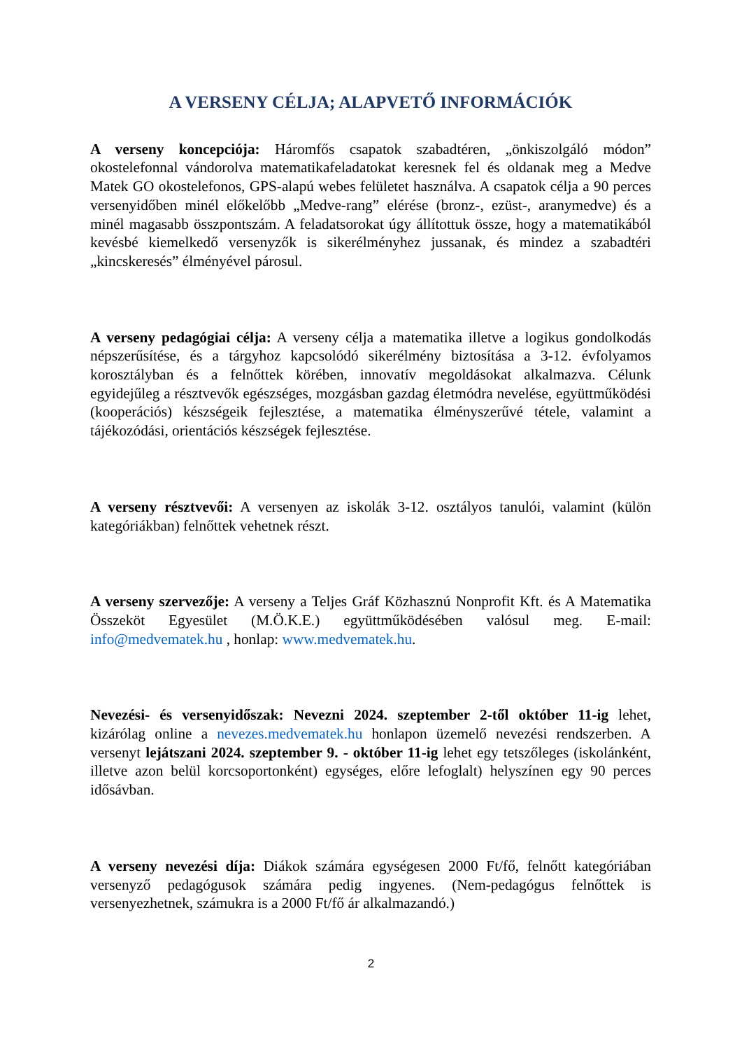A VERSENY CÉLJA; ALAPVETŐ INFORMÁCIÓK
A verseny koncepciója: Háromfős csapatok szabadtéren, „önkiszolgáló módon” okostelefonnal vándorolva matematikafeladatokat keresnek fel és oldanak meg a Medve Matek GO okostelefonos, GPS-alapú webes felületet használva. A csapatok célja a 90 perces versenyidőben minél előkelőbb „Medve-rang” elérése (bronz-, ezüst-, aranymedve) és a minél magasabb összpontszám. A feladatsorokat úgy állítottuk össze, hogy a matematikából kevésbé kiemelkedő versenyzők is sikerélményhez jussanak, és mindez a szabadtéri „kincskeresés” élményével párosul.
A verseny pedagógiai célja: A verseny célja a matematika illetve a logikus gondolkodás népszerűsítése, és a tárgyhoz kapcsolódó sikerélmény biztosítása a 3-12. évfolyamos korosztályban és a felnőttek körében, innovatív megoldásokat alkalmazva. Célunk egyidejűleg a résztvevők egészséges, mozgásban gazdag életmódra nevelése, együttműködési (kooperációs) készségeik fejlesztése, a matematika élményszerűvé tétele, valamint a tájékozódási, orientációs készségek fejlesztése.
A verseny résztvevői: A versenyen az iskolák 3-12. osztályos tanulói, valamint (külön kategóriákban) felnőttek vehetnek részt.
A verseny szervezője: A verseny a Teljes Gráf Közhasznú Nonprofit Kft. és A Matematika Összeköt Egyesület (M.Ö.K.E.) együttműködésében valósul meg. E-mail: info@medvematek.hu , honlap: www.medvematek.hu.
Nevezési- és versenyidőszak: Nevezni 2024. szeptember 2-től október 11-ig lehet, kizárólag online a nevezes.medvematek.hu honlapon üzemelő nevezési rendszerben. A versenyt lejátszani 2024. szeptember 9. - október 11-ig lehet egy tetszőleges (iskolánként, illetve azon belül korcsoportonként) egységes, előre lefoglalt) helyszínen egy 90 perces idősávban.
A verseny nevezési díja: Diákok számára egységesen 2000 Ft/fő, felnőtt kategóriában versenyző pedagógusok számára pedig ingyenes. (Nem-pedagógus felnőttek is versenyezhetnek, számukra is a 2000 Ft/fő ár alkalmazandó.)
2